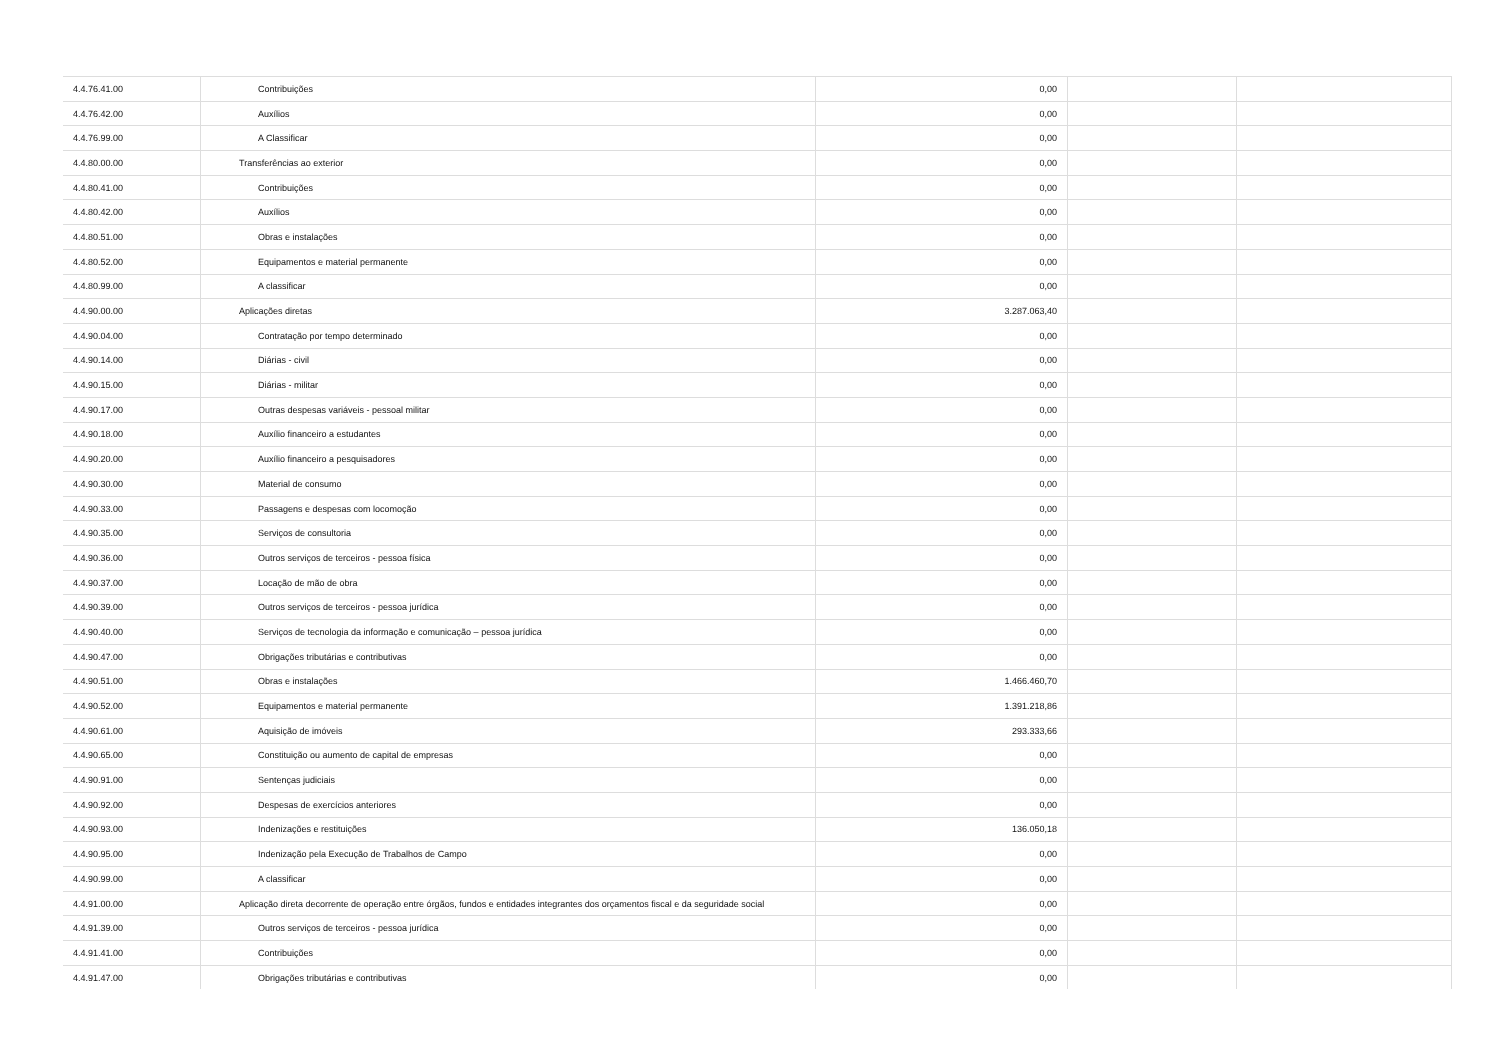| 4.4.76.41.00 | Contribuições | 0,00 | | |
| 4.4.76.42.00 | Auxílios | 0,00 | | |
| 4.4.76.99.00 | A Classificar | 0,00 | | |
| 4.4.80.00.00 | Transferências ao exterior | 0,00 | | |
| 4.4.80.41.00 | Contribuições | 0,00 | | |
| 4.4.80.42.00 | Auxílios | 0,00 | | |
| 4.4.80.51.00 | Obras e instalações | 0,00 | | |
| 4.4.80.52.00 | Equipamentos e material permanente | 0,00 | | |
| 4.4.80.99.00 | A classificar | 0,00 | | |
| 4.4.90.00.00 | Aplicações diretas | 3.287.063,40 | | |
| 4.4.90.04.00 | Contratação por tempo determinado | 0,00 | | |
| 4.4.90.14.00 | Diárias - civil | 0,00 | | |
| 4.4.90.15.00 | Diárias - militar | 0,00 | | |
| 4.4.90.17.00 | Outras despesas variáveis - pessoal militar | 0,00 | | |
| 4.4.90.18.00 | Auxílio financeiro a estudantes | 0,00 | | |
| 4.4.90.20.00 | Auxílio financeiro a pesquisadores | 0,00 | | |
| 4.4.90.30.00 | Material de consumo | 0,00 | | |
| 4.4.90.33.00 | Passagens e despesas com locomoção | 0,00 | | |
| 4.4.90.35.00 | Serviços de consultoria | 0,00 | | |
| 4.4.90.36.00 | Outros serviços de terceiros - pessoa física | 0,00 | | |
| 4.4.90.37.00 | Locação de mão de obra | 0,00 | | |
| 4.4.90.39.00 | Outros serviços de terceiros - pessoa jurídica | 0,00 | | |
| 4.4.90.40.00 | Serviços de tecnologia da informação e comunicação – pessoa jurídica | 0,00 | | |
| 4.4.90.47.00 | Obrigações tributárias e contributivas | 0,00 | | |
| 4.4.90.51.00 | Obras e instalações | 1.466.460,70 | | |
| 4.4.90.52.00 | Equipamentos e material permanente | 1.391.218,86 | | |
| 4.4.90.61.00 | Aquisição de imóveis | 293.333,66 | | |
| 4.4.90.65.00 | Constituição ou aumento de capital de empresas | 0,00 | | |
| 4.4.90.91.00 | Sentenças judiciais | 0,00 | | |
| 4.4.90.92.00 | Despesas de exercícios anteriores | 0,00 | | |
| 4.4.90.93.00 | Indenizações e restituições | 136.050,18 | | |
| 4.4.90.95.00 | Indenização pela Execução de Trabalhos de Campo | 0,00 | | |
| 4.4.90.99.00 | A classificar | 0,00 | | |
| 4.4.91.00.00 | Aplicação direta decorrente de operação entre órgãos, fundos e entidades integrantes dos orçamentos fiscal e da seguridade social | 0,00 | | |
| 4.4.91.39.00 | Outros serviços de terceiros - pessoa jurídica | 0,00 | | |
| 4.4.91.41.00 | Contribuições | 0,00 | | |
| 4.4.91.47.00 | Obrigações tributárias e contributivas | 0,00 | | |